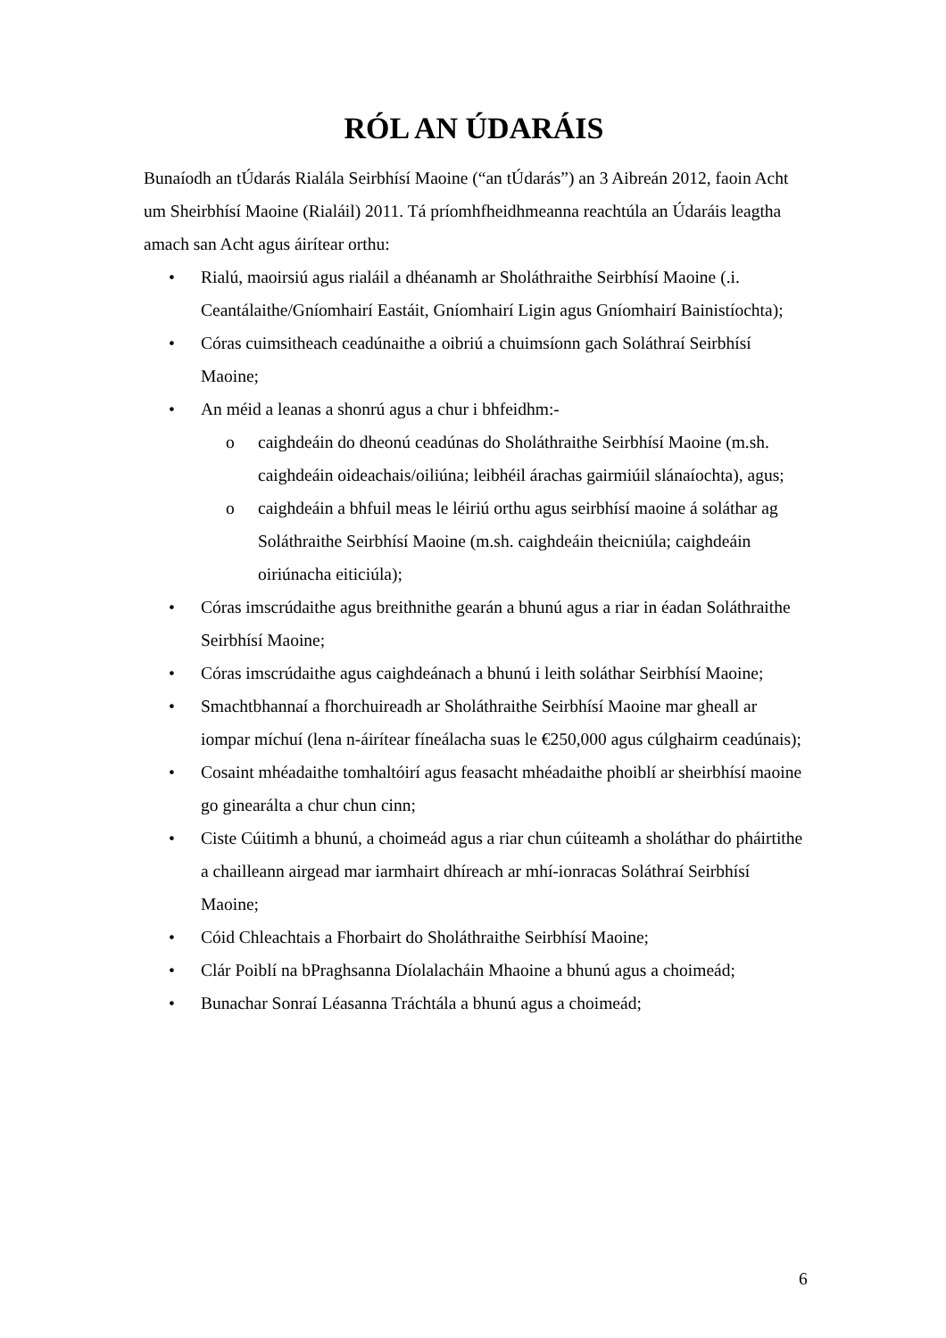RÓL AN ÚDARÁIS
Bunaíodh an tÚdarás Rialála Seirbhísí Maoine (“an tÚdarás”) an 3 Aibreán 2012, faoin Acht um Sheirbhísí Maoine (Rialáil) 2011. Tá príomhfheidhmeanna reachtúla an Údaráis leagtha amach san Acht agus áirítear orthu:
• Rialú, maoirsiú agus rialáil a dhéanamh ar Sholáthraithe Seirbhísí Maoine (.i. Ceantálaithe/Gníomhairí Eastáit, Gníomhairí Ligin agus Gníomhairí Bainistíochta);
• Córas cuimsitheach ceadúnaithe a oibriú a chuimsíonn gach Soláthraí Seirbhísí Maoine;
• An méid a leanas a shonrú agus a chur i bhfeidhm:-
o caighdeáin do dheonú ceadúnas do Sholáthraithe Seirbhísí Maoine (m.sh. caighdeáin oideachais/oiliúna; leibhéil árachas gairmiúil slánaíochta), agus;
o caighdeáin a bhfuil meas le léiriú orthu agus seirbhísí maoine á soláthar ag Soláthraithe Seirbhísí Maoine (m.sh. caighdeáin theicniúla; caighdeáin oiriúnacha eiticiúla);
• Córas imscrúdaithe agus breithnithe gearán a bhunú agus a riar in éadan Soláthraithe Seirbhísí Maoine;
• Córas imscrúdaithe agus caighdeánach a bhunú i leith soláthar Seirbhísí Maoine;
• Smachtbhannaí a fhorchuireadh ar Sholáthraithe Seirbhísí Maoine mar gheall ar iompar míchuí (lena n-áirítear fíneálacha suas le €250,000 agus cúlghairm ceadúnais);
• Cosaint mhéadaithe tomhaltóirí agus feasacht mhéadaithe phoiblí ar sheirbhísí maoine go ginearálta a chur chun cinn;
• Ciste Cúitimh a bhunú, a choimeád agus a riar chun cúiteamh a sholáthar do pháirtithe a chailleann airgead mar iarmhairt dhíreach ar mhí-ionracas Soláthraí Seirbhísí Maoine;
• Cóid Chleachtais a Fhorbairt do Sholáthraithe Seirbhísí Maoine;
• Clár Poiblí na bPraghsanna Díolalacháin Mhaoine a bhunú agus a choimeád;
• Bunachar Sonraí Léasanna Tráchtála a bhunú agus a choimeád;
6